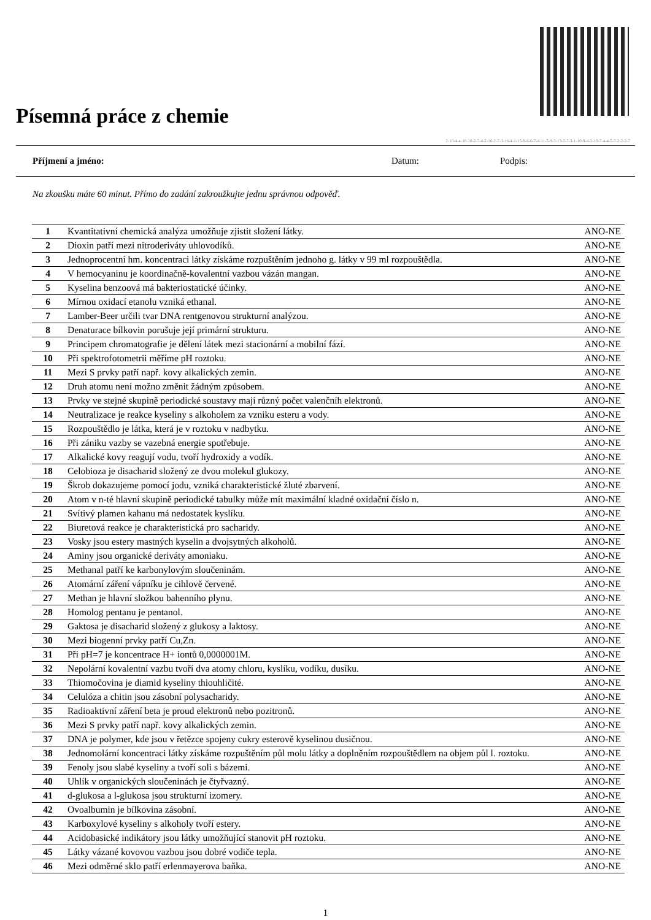Písemná práce z chemie
2-10-4-4-10-10-2-7-4-2-16-2-7-3-16-4-1-15-8-6-6-7-4-11-5-9-3-13-2-7-3-1-10-9-4-2-10-7-4-4-5-7-2-2-2-7
Příjmení a jméno: Datum: Podpis:
Na zkoušku máte 60 minut. Přímo do zadání zakroužkujte jednu správnou odpověď.
| 1 | Kvantitativní chemická analýza umožňuje zjistit složení látky. | ANO-NE |
| 2 | Dioxin patří mezi nitroderiváty uhlovodíků. | ANO-NE |
| 3 | Jednoprocentní hm. koncentraci látky získáme rozpuštěním jednoho g. látky v 99 ml rozpouštědla. | ANO-NE |
| 4 | V hemocyaninu je koordinačně-kovalentní vazbou vázán mangan. | ANO-NE |
| 5 | Kyselina benzoová má bakteriostatické účinky. | ANO-NE |
| 6 | Mírnou oxidací etanolu vzniká ethanal. | ANO-NE |
| 7 | Lamber-Beer určili tvar DNA rentgenovou strukturní analýzou. | ANO-NE |
| 8 | Denaturace bílkovin porušuje její primární strukturu. | ANO-NE |
| 9 | Principem chromatografie je dělení látek mezi stacionární a mobilní fází. | ANO-NE |
| 10 | Při spektrofotometrii měříme pH roztoku. | ANO-NE |
| 11 | Mezi S prvky patří např. kovy alkalických zemin. | ANO-NE |
| 12 | Druh atomu není možno změnit žádným způsobem. | ANO-NE |
| 13 | Prvky ve stejné skupině periodické soustavy mají různý počet valenčníh elektronů. | ANO-NE |
| 14 | Neutralizace je reakce kyseliny s alkoholem za vzniku esteru a vody. | ANO-NE |
| 15 | Rozpouštědlo je látka, která je v roztoku v nadbytku. | ANO-NE |
| 16 | Při zániku vazby se vazebná energie spotřebuje. | ANO-NE |
| 17 | Alkalické kovy reagují vodu, tvoří hydroxidy a vodík. | ANO-NE |
| 18 | Celobioza je disacharid složený ze dvou molekul glukozy. | ANO-NE |
| 19 | Škrob dokazujeme pomocí jodu, vzniká charakteristické žluté zbarvení. | ANO-NE |
| 20 | Atom v n-té hlavní skupině periodické tabulky může mít maximální kladné oxidační číslo n. | ANO-NE |
| 21 | Svítivý plamen kahanu má nedostatek kyslíku. | ANO-NE |
| 22 | Biuretová reakce je charakteristická pro sacharidy. | ANO-NE |
| 23 | Vosky jsou estery mastných kyselin a dvojsytných alkoholů. | ANO-NE |
| 24 | Aminy jsou organické deriváty amoniaku. | ANO-NE |
| 25 | Methanal patří ke karbonylovým sloučeninám. | ANO-NE |
| 26 | Atomární záření vápníku je cihlově červené. | ANO-NE |
| 27 | Methan je hlavní složkou bahenního plynu. | ANO-NE |
| 28 | Homolog pentanu je pentanol. | ANO-NE |
| 29 | Gaktosa je disacharid složený z glukosy a laktosy. | ANO-NE |
| 30 | Mezi biogenní prvky patří Cu,Zn. | ANO-NE |
| 31 | Při pH=7 je koncentrace H+ iontů 0,0000001M. | ANO-NE |
| 32 | Nepolární kovalentní vazbu tvoří dva atomy chloru, kyslíku, vodíku, dusíku. | ANO-NE |
| 33 | Thiomočovina je diamid kyseliny thiouhličité. | ANO-NE |
| 34 | Celulóza a chitin jsou zásobní polysacharidy. | ANO-NE |
| 35 | Radioaktivní záření beta je proud elektronů nebo pozitronů. | ANO-NE |
| 36 | Mezi S prvky patří např. kovy alkalických zemin. | ANO-NE |
| 37 | DNA je polymer, kde jsou v řetězce spojeny cukry esterově kyselinou dusičnou. | ANO-NE |
| 38 | Jednomolární koncentraci látky získáme rozpuštěním půl molu látky a doplněním rozpouštědlem na objem půl l. roztoku. | ANO-NE |
| 39 | Fenoly jsou slabé kyseliny a tvoří soli s bázemi. | ANO-NE |
| 40 | Uhlík v organických sloučeninách je čtyřvazný. | ANO-NE |
| 41 | d-glukosa a l-glukosa jsou strukturní izomery. | ANO-NE |
| 42 | Ovoalbumin je bílkovina zásobní. | ANO-NE |
| 43 | Karboxylové kyseliny s alkoholy tvoří estery. | ANO-NE |
| 44 | Acidobasické indikátory jsou látky umožňující stanovit pH roztoku. | ANO-NE |
| 45 | Látky vázané kovovou vazbou jsou dobré vodiče tepla. | ANO-NE |
| 46 | Mezi odměrné sklo patří erlenmayerova baňka. | ANO-NE |
1